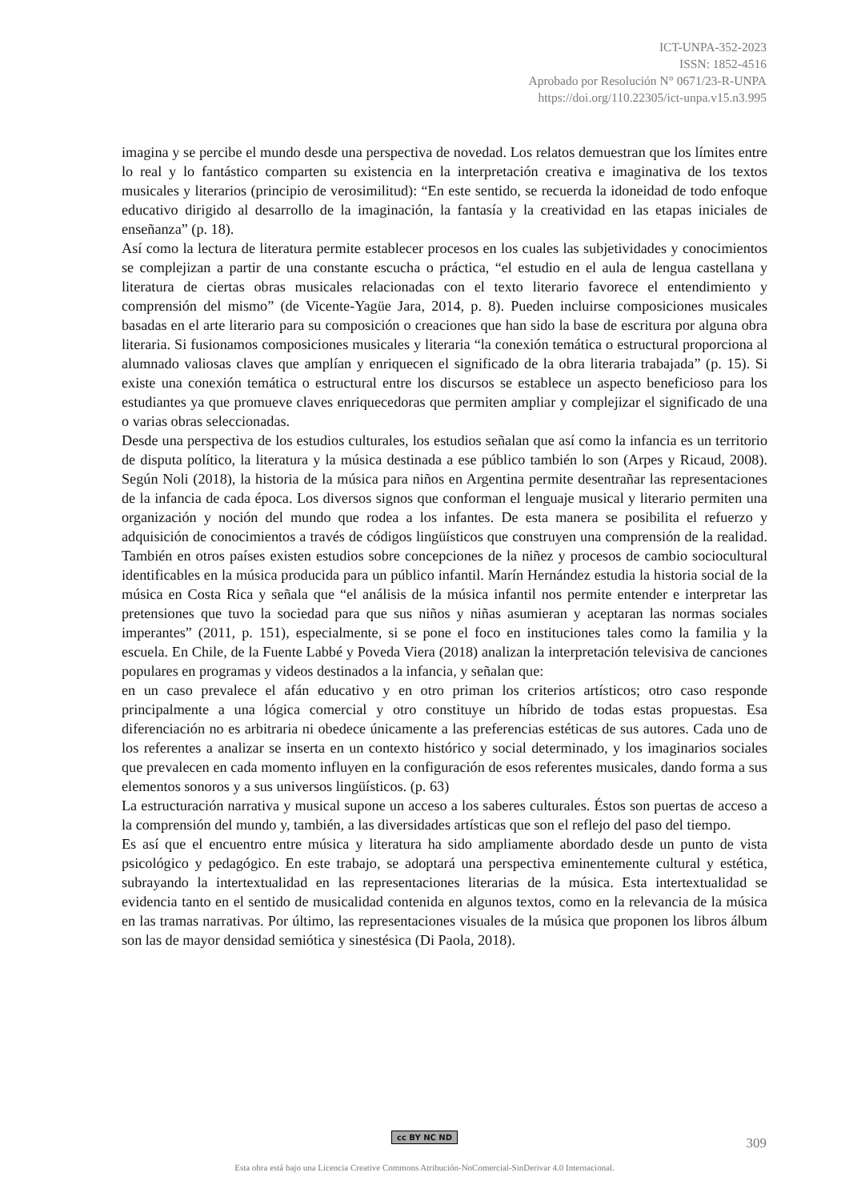ICT-UNPA-352-2023
ISSN: 1852-4516
Aprobado por Resolución N° 0671/23-R-UNPA
https://doi.org/110.22305/ict-unpa.v15.n3.995
imagina y se percibe el mundo desde una perspectiva de novedad. Los relatos demuestran que los límites entre lo real y lo fantástico comparten su existencia en la interpretación creativa e imaginativa de los textos musicales y literarios (principio de verosimilitud): “En este sentido, se recuerda la idoneidad de todo enfoque educativo dirigido al desarrollo de la imaginación, la fantasía y la creatividad en las etapas iniciales de enseñanza” (p. 18).
Así como la lectura de literatura permite establecer procesos en los cuales las subjetividades y conocimientos se complejizan a partir de una constante escucha o práctica, “el estudio en el aula de lengua castellana y literatura de ciertas obras musicales relacionadas con el texto literario favorece el entendimiento y comprensión del mismo” (de Vicente-Yagüe Jara, 2014, p. 8). Pueden incluirse composiciones musicales basadas en el arte literario para su composición o creaciones que han sido la base de escritura por alguna obra literaria. Si fusionamos composiciones musicales y literaria “la conexión temática o estructural proporciona al alumnado valiosas claves que amplían y enriquecen el significado de la obra literaria trabajada” (p. 15). Si existe una conexión temática o estructural entre los discursos se establece un aspecto beneficioso para los estudiantes ya que promueve claves enriquecedoras que permiten ampliar y complejizar el significado de una o varias obras seleccionadas.
Desde una perspectiva de los estudios culturales, los estudios señalan que así como la infancia es un territorio de disputa político, la literatura y la música destinada a ese público también lo son (Arpes y Ricaud, 2008). Según Noli (2018), la historia de la música para niños en Argentina permite desentrañar las representaciones de la infancia de cada época. Los diversos signos que conforman el lenguaje musical y literario permiten una organización y noción del mundo que rodea a los infantes. De esta manera se posibilita el refuerzo y adquisición de conocimientos a través de códigos lingüísticos que construyen una comprensión de la realidad. También en otros países existen estudios sobre concepciones de la niñez y procesos de cambio sociocultural identificables en la música producida para un público infantil. Marín Hernández estudia la historia social de la música en Costa Rica y señala que “el análisis de la música infantil nos permite entender e interpretar las pretensiones que tuvo la sociedad para que sus niños y niñas asumieran y aceptaran las normas sociales imperantes” (2011, p. 151), especialmente, si se pone el foco en instituciones tales como la familia y la escuela. En Chile, de la Fuente Labbé y Poveda Viera (2018) analizan la interpretación televisiva de canciones populares en programas y videos destinados a la infancia, y señalan que:
en un caso prevalece el afán educativo y en otro priman los criterios artísticos; otro caso responde principalmente a una lógica comercial y otro constituye un híbrido de todas estas propuestas. Esa diferenciación no es arbitraria ni obedece únicamente a las preferencias estéticas de sus autores. Cada uno de los referentes a analizar se inserta en un contexto histórico y social determinado, y los imaginarios sociales que prevalecen en cada momento influyen en la configuración de esos referentes musicales, dando forma a sus elementos sonoros y a sus universos lingüísticos. (p. 63)
La estructuración narrativa y musical supone un acceso a los saberes culturales. Éstos son puertas de acceso a la comprensión del mundo y, también, a las diversidades artísticas que son el reflejo del paso del tiempo.
Es así que el encuentro entre música y literatura ha sido ampliamente abordado desde un punto de vista psicológico y pedagógico. En este trabajo, se adoptará una perspectiva eminentemente cultural y estética, subrayando la intertextualidad en las representaciones literarias de la música. Esta intertextualidad se evidencia tanto en el sentido de musicalidad contenida en algunos textos, como en la relevancia de la música en las tramas narrativas. Por último, las representaciones visuales de la música que proponen los libros álbum son las de mayor densidad semiótica y sinestésica (Di Paola, 2018).
cc BY NC ND 309
Esta obra está bajo una Licencia Creative Commons Atribución-NoComercial-SinDerivar 4.0 Internacional.